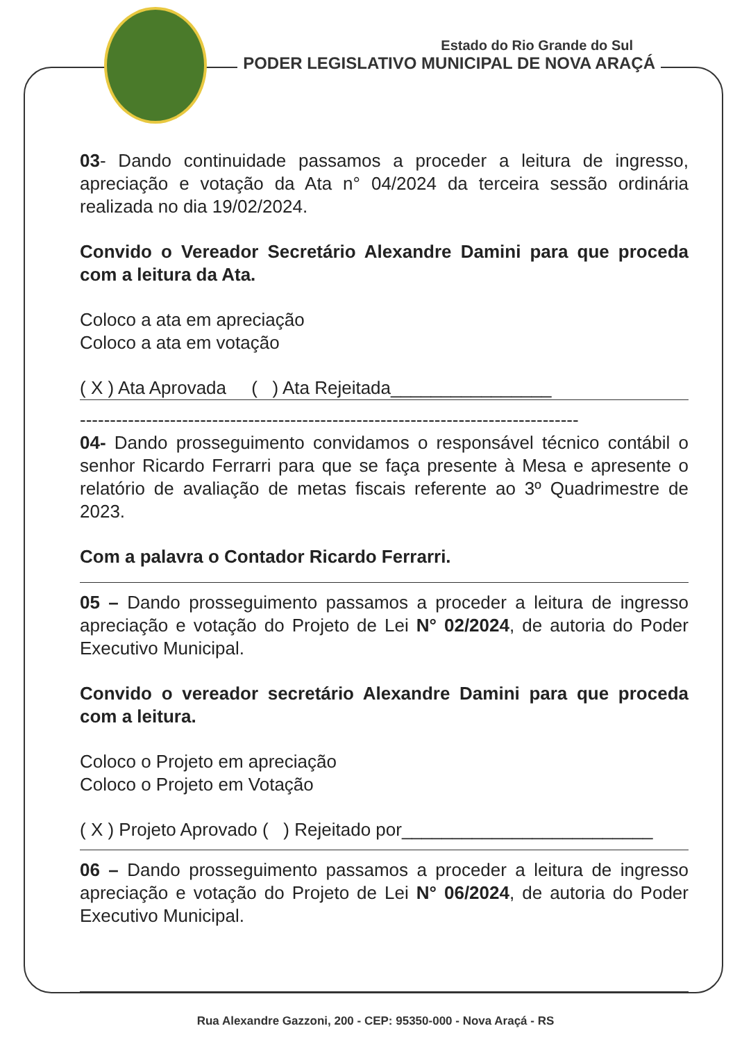Estado do Rio Grande do Sul
PODER LEGISLATIVO MUNICIPAL DE NOVA ARAÇÁ
03- Dando continuidade passamos a proceder a leitura de ingresso, apreciação e votação da Ata n° 04/2024 da terceira sessão ordinária realizada no dia 19/02/2024.
Convido o Vereador Secretário Alexandre Damini para que proceda com a leitura da Ata.
Coloco a ata em apreciação
Coloco a ata em votação
( X ) Ata Aprovada ( ) Ata Rejeitada________________
-----------------------------------------------------------------------------------
04- Dando prosseguimento convidamos o responsável técnico contábil o senhor Ricardo Ferrarri para que se faça presente à Mesa e apresente o relatório de avaliação de metas fiscais referente ao 3º Quadrimestre de 2023.
Com a palavra o Contador Ricardo Ferrarri.
05 – Dando prosseguimento passamos a proceder a leitura de ingresso apreciação e votação do Projeto de Lei N° 02/2024, de autoria do Poder Executivo Municipal.
Convido o vereador secretário Alexandre Damini para que proceda com a leitura.
Coloco o Projeto em apreciação
Coloco o Projeto em Votação
( X ) Projeto Aprovado ( ) Rejeitado por_________________________
06 – Dando prosseguimento passamos a proceder a leitura de ingresso apreciação e votação do Projeto de Lei N° 06/2024, de autoria do Poder Executivo Municipal.
Rua Alexandre Gazzoni, 200 - CEP: 95350-000 - Nova Araçá - RS